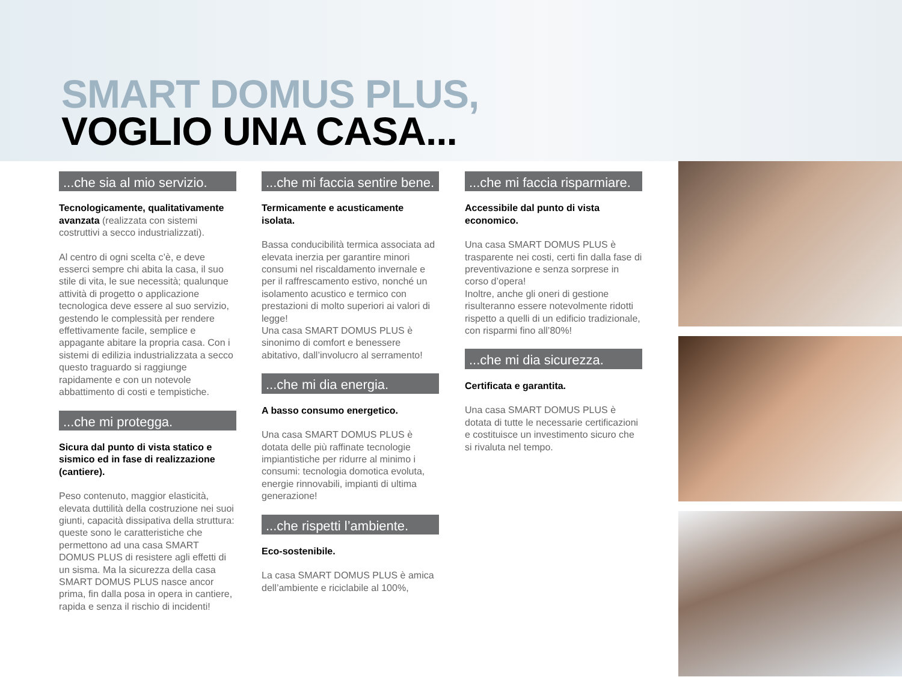SMART DOMUS PLUS,
VOGLIO UNA CASA...
...che sia al mio servizio.
Tecnologicamente, qualitativamente avanzata (realizzata con sistemi costruttivi a secco industrializzati).
Al centro di ogni scelta c’è, e deve esserci sempre chi abita la casa, il suo stile di vita, le sue necessità; qualunque attività di progetto o applicazione tecnologica deve essere al suo servizio, gestendo le complessità per rendere effettivamente facile, semplice e appagante abitare la propria casa. Con i sistemi di edilizia industrializzata a secco questo traguardo si raggiunge rapidamente e con un notevole abbattimento di costi e tempistiche.
...che mi protegga.
Sicura dal punto di vista statico e sismico ed in fase di realizzazione (cantiere).
Peso contenuto, maggior elasticità, elevata duttilità della costruzione nei suoi giunti, capacità dissipativa della struttura: queste sono le caratteristiche che permettono ad una casa SMART DOMUS PLUS di resistere agli effetti di un sisma. Ma la sicurezza della casa SMART DOMUS PLUS nasce ancor prima, fin dalla posa in opera in cantiere, rapida e senza il rischio di incidenti!
...che mi faccia sentire bene.
Termicamente e acusticamente isolata.
Bassa conducibilità termica associata ad elevata inerzia per garantire minori consumi nel riscaldamento invernale e per il raffrescamento estivo, nonché un isolamento acustico e termico con prestazioni di molto superiori ai valori di legge!
Una casa SMART DOMUS PLUS è sinonimo di comfort e benessere abitativo, dall’involucro al serramento!
...che mi dia energia.
A basso consumo energetico.
Una casa SMART DOMUS PLUS è dotata delle più raffinate tecnologie impiantistiche per ridurre al minimo i consumi: tecnologia domotica evoluta, energie rinnovabili, impianti di ultima generazione!
...che rispetti l’ambiente.
Eco-sostenibile.
La casa SMART DOMUS PLUS è amica dell’ambiente e riciclabile al 100%,
...che mi faccia risparmiare.
Accessibile dal punto di vista economico.
Una casa SMART DOMUS PLUS è trasparente nei costi, certi fin dalla fase di preventivazione e senza sorprese in corso d’opera!
Inoltre, anche gli oneri di gestione risulteranno essere notevolmente ridotti rispetto a quelli di un edificio tradizionale, con risparmi fino all’80%!
...che mi dia sicurezza.
Certificata e garantita.
Una casa SMART DOMUS PLUS è dotata di tutte le necessarie certificazioni e costituisce un investimento sicuro che si rivaluta nel tempo.